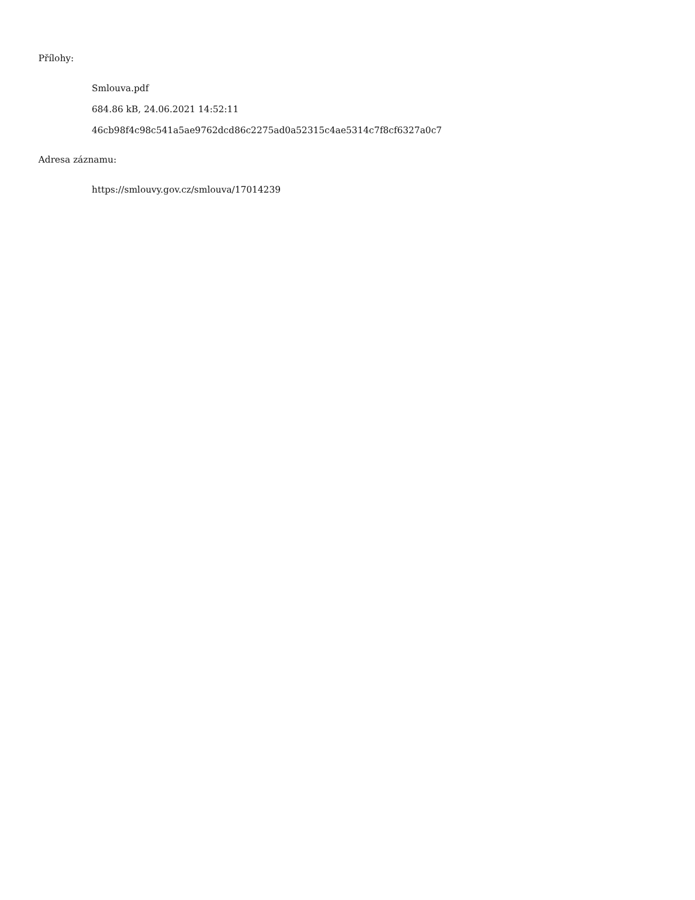Přílohy:
Smlouva.pdf
684.86 kB, 24.06.2021 14:52:11
46cb98f4c98c541a5ae9762dcd86c2275ad0a52315c4ae5314c7f8cf6327a0c7
Adresa záznamu:
https://smlouvy.gov.cz/smlouva/17014239